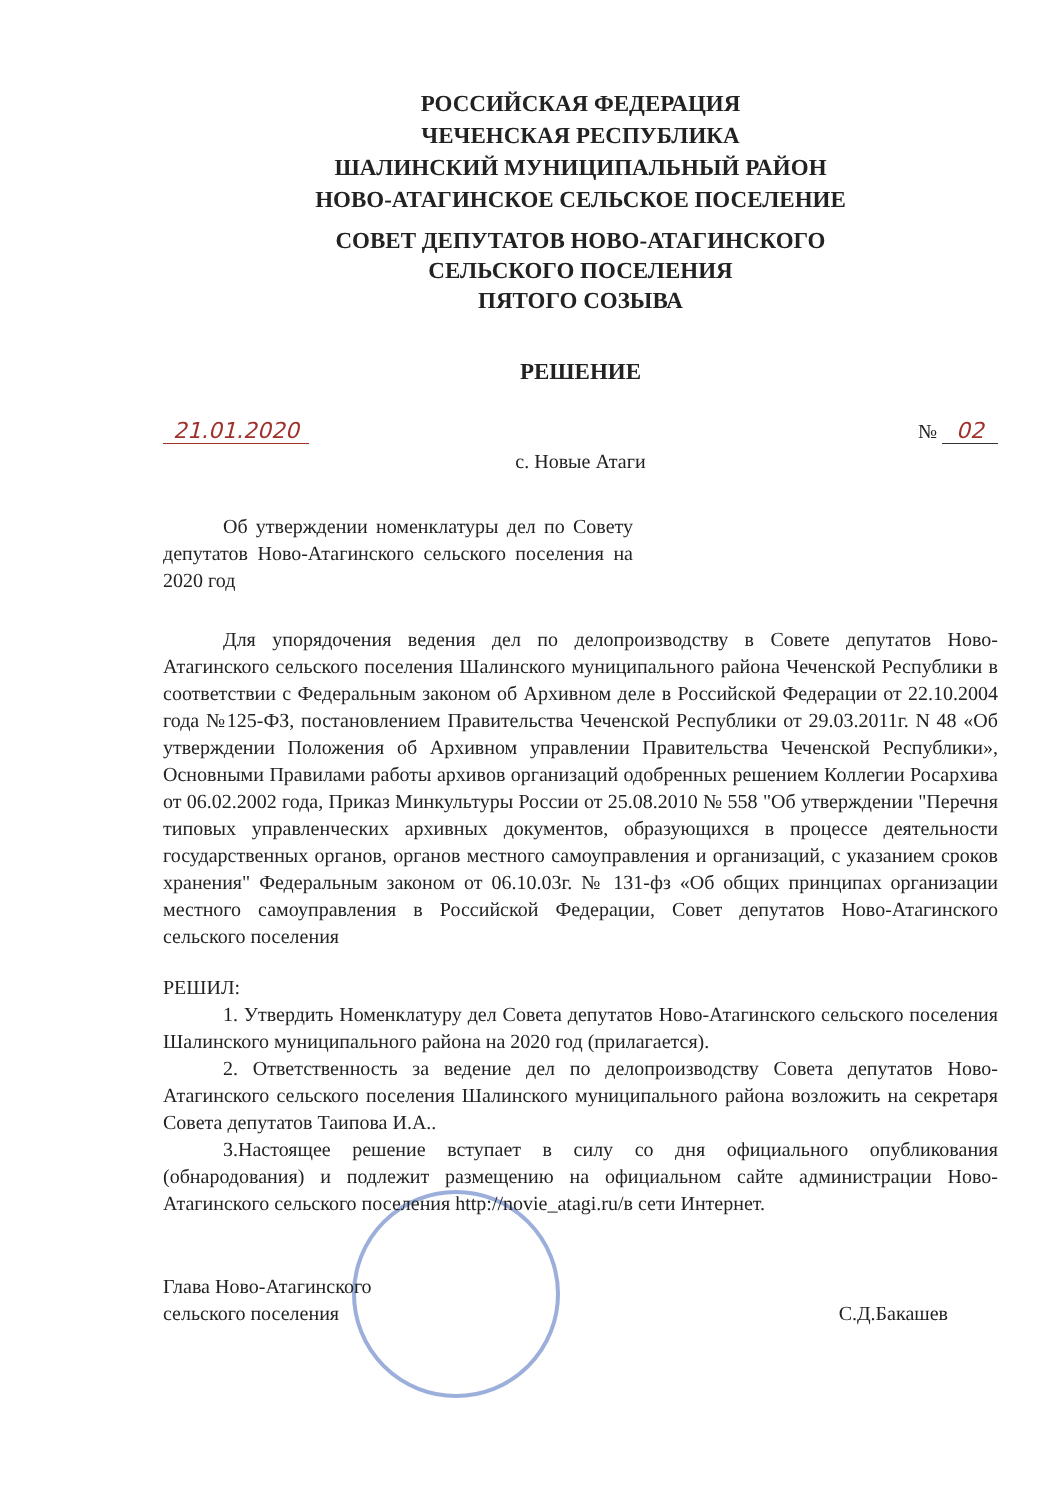РОССИЙСКАЯ ФЕДЕРАЦИЯ
ЧЕЧЕНСКАЯ РЕСПУБЛИКА
ШАЛИНСКИЙ МУНИЦИПАЛЬНЫЙ РАЙОН
НОВО-АТАГИНСКОЕ СЕЛЬСКОЕ ПОСЕЛЕНИЕ
СОВЕТ ДЕПУТАТОВ НОВО-АТАГИНСКОГО
СЕЛЬСКОГО ПОСЕЛЕНИЯ
ПЯТОГО СОЗЫВА
РЕШЕНИЕ
21.01.2020 № 02
с. Новые Атаги
Об утверждении номенклатуры дел по Совету депутатов Ново-Атагинского сельского поселения на 2020 год
Для упорядочения ведения дел по делопроизводству в Совете депутатов Ново-Атагинского сельского поселения Шалинского муниципального района Чеченской Республики в соответствии с Федеральным законом об Архивном деле в Российской Федерации от 22.10.2004 года №125-ФЗ, постановлением Правительства Чеченской Республики от 29.03.2011г. N 48 «Об утверждении Положения об Архивном управлении Правительства Чеченской Республики», Основными Правилами работы архивов организаций одобренных решением Коллегии Росархива от 06.02.2002 года, Приказ Минкультуры России от 25.08.2010 № 558 "Об утверждении "Перечня типовых управленческих архивных документов, образующихся в процессе деятельности государственных органов, органов местного самоуправления и организаций, с указанием сроков хранения" Федеральным законом от 06.10.03г. № 131-фз «Об общих принципах организации местного самоуправления в Российской Федерации, Совет депутатов Ново-Атагинского сельского поселения
РЕШИЛ:
1. Утвердить Номенклатуру дел Совета депутатов Ново-Атагинского сельского поселения Шалинского муниципального района на 2020 год (прилагается).
2. Ответственность за ведение дел по делопроизводству Совета депутатов Ново-Атагинского сельского поселения Шалинского муниципального района возложить на секретаря Совета депутатов Таипова И.А..
3.Настоящее решение вступает в силу со дня официального опубликования (обнародования) и подлежит размещению на официальном сайте администрации Ново-Атагинского сельского поселения http://novie_atagi.ru/в сети Интернет.
Глава Ново-Атагинского
сельского поселения С.Д.Бакашев